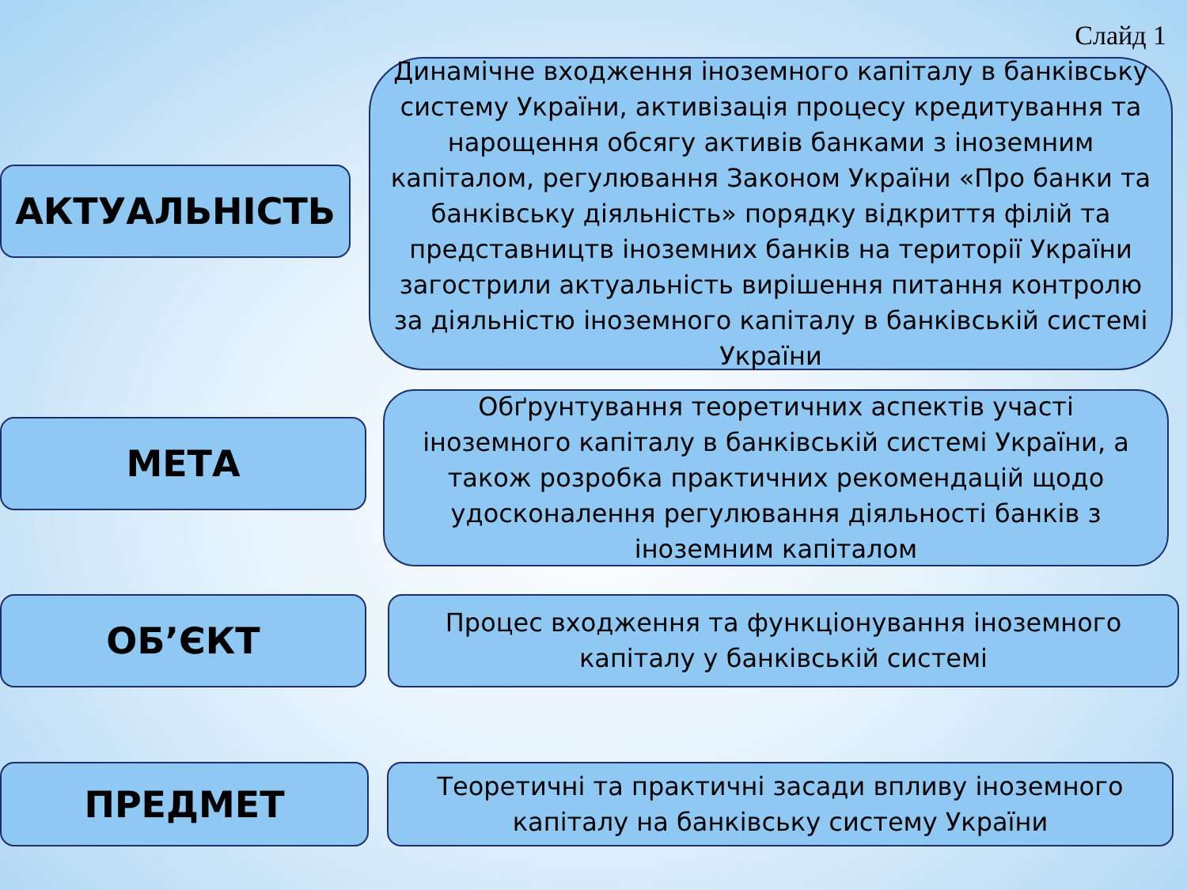Слайд 1
АКТУАЛЬНІСТЬ
Динамічне входження іноземного капіталу в банківську систему України, активізація процесу кредитування та нарощення обсягу активів банками з іноземним капіталом, регулювання Законом України «Про банки та банківську діяльність» порядку відкриття філій та представництв іноземних банків на території України загострили актуальність вирішення питання контролю за діяльністю іноземного капіталу в банківській системі України
МЕТА
Обґрунтування теоретичних аспектів участі іноземного капіталу в банківській системі України, а також розробка практичних рекомендацій щодо удосконалення регулювання діяльності банків з іноземним капіталом
ОБ’ЄКТ
Процес входження та функціонування іноземного капіталу у банківській системі
ПРЕДМЕТ
Теоретичні та практичні засади впливу іноземного капіталу на банківську систему України